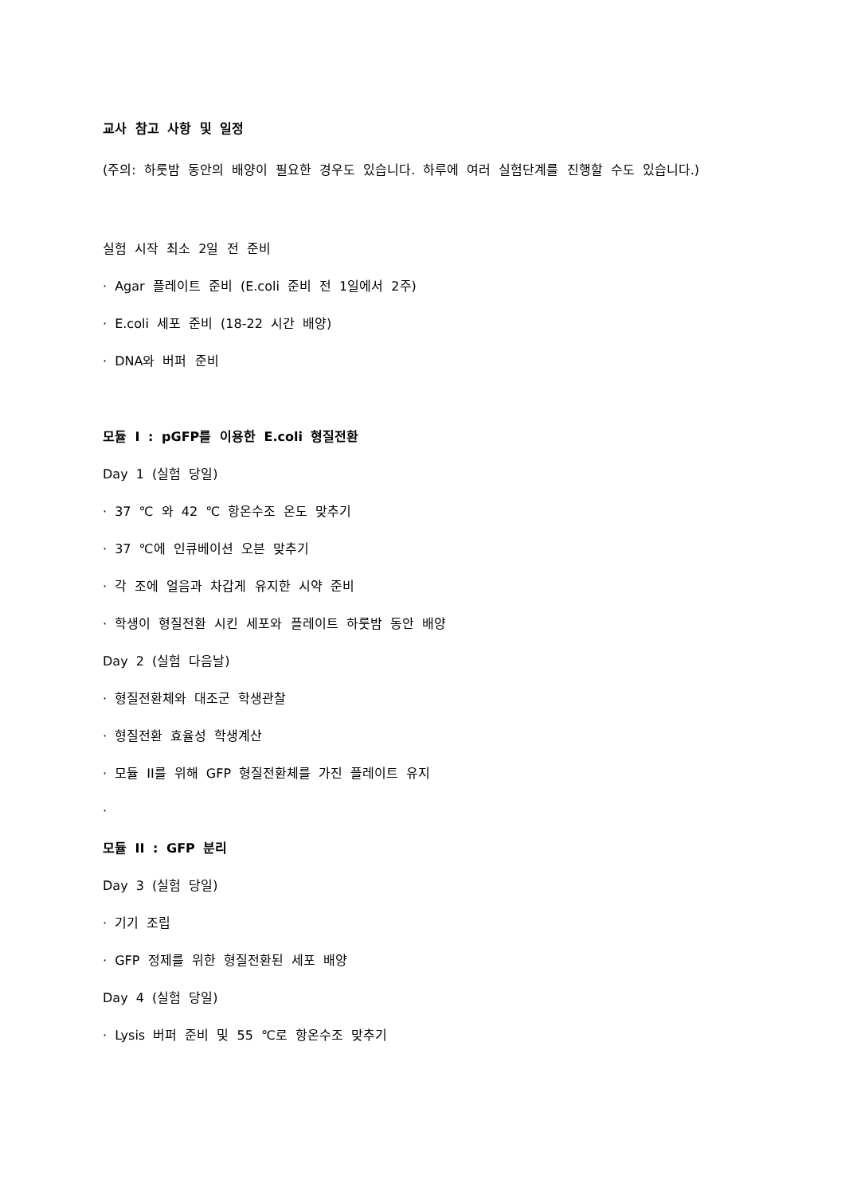교사 참고 사항 및 일정
(주의: 하룻밤 동안의 배양이 필요한 경우도 있습니다. 하루에 여러 실험단계를 진행할 수도 있습니다.)
실험 시작 최소 2일 전 준비
· Agar 플레이트 준비 (E.coli 준비 전 1일에서 2주)
· E.coli 세포 준비 (18-22 시간 배양)
· DNA와 버퍼 준비
모듈 I : pGFP를 이용한 E.coli 형질전환
Day 1 (실험 당일)
· 37 ℃ 와 42 ℃ 항온수조 온도 맞추기
· 37 ℃에 인큐베이션 오븐 맞추기
· 각 조에 얼음과 차갑게 유지한 시약 준비
· 학생이 형질전환 시킨 세포와 플레이트 하룻밤 동안 배양
Day 2 (실험 다음날)
· 형질전환체와 대조군 학생관찰
· 형질전환 효율성 학생계산
· 모듈 II를 위해 GFP 형질전환체를 가진 플레이트 유지
·
모듈 II : GFP 분리
Day 3 (실험 당일)
· 기기 조립
· GFP 정제를 위한 형질전환된 세포 배양
Day 4 (실험 당일)
· Lysis 버퍼 준비 및 55 ℃로 항온수조 맞추기